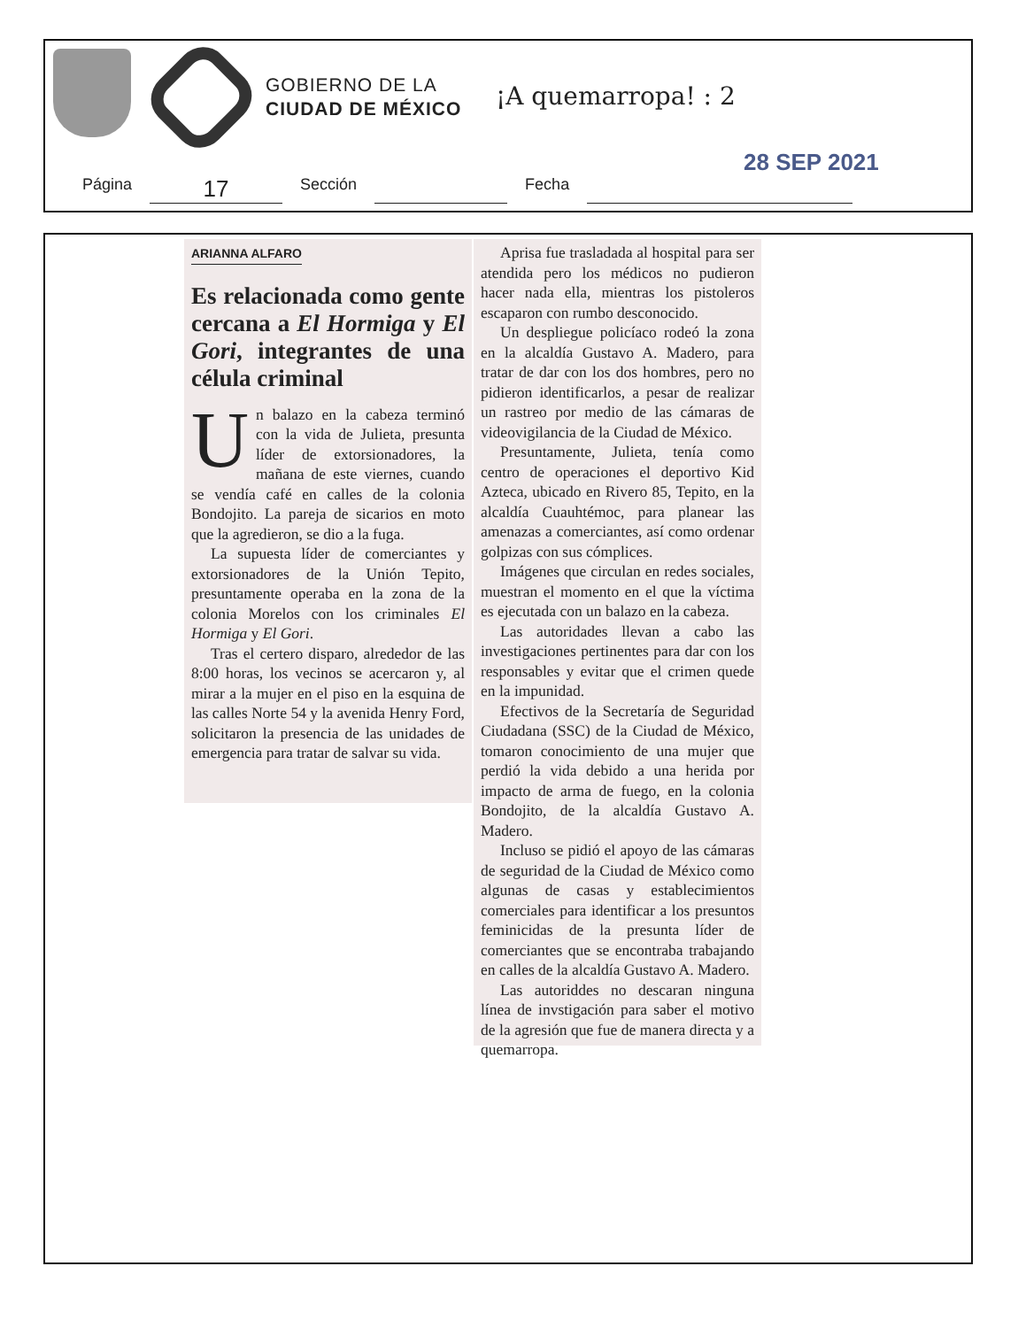GOBIERNO DE LA
CIUDAD DE MÉXICO
¡A quemarropa! : 2
28 SEP 2021
Página 17 Sección Fecha
ARIANNA ALFARO
Es relacionada como gente cercana a El Hormiga y El Gori, integrantes de una célula criminal
Un balazo en la cabeza terminó con la vida de Julieta, presunta líder de extorsionadores, la mañana de este viernes, cuando se vendía café en calles de la colonia Bondojito. La pareja de sicarios en moto que la agredieron, se dio a la fuga.
La supuesta líder de comerciantes y extorsionadores de la Unión Tepito, presuntamente operaba en la zona de la colonia Morelos con los criminales El Hormiga y El Gori.
Tras el certero disparo, alrededor de las 8:00 horas, los vecinos se acercaron y, al mirar a la mujer en el piso en la esquina de las calles Norte 54 y la avenida Henry Ford, solicitaron la presencia de las unidades de emergencia para tratar de salvar su vida.
Aprisa fue trasladada al hospital para ser atendida pero los médicos no pudieron hacer nada ella, mientras los pistoleros escaparon con rumbo desconocido.
Un despliegue policíaco rodeó la zona en la alcaldía Gustavo A. Madero, para tratar de dar con los dos hombres, pero no pidieron identificarlos, a pesar de realizar un rastreo por medio de las cámaras de videovigilancia de la Ciudad de México.
Presuntamente, Julieta, tenía como centro de operaciones el deportivo Kid Azteca, ubicado en Rivero 85, Tepito, en la alcaldía Cuauhtémoc, para planear las amenazas a comerciantes, así como ordenar golpizas con sus cómplices.
Imágenes que circulan en redes sociales, muestran el momento en el que la víctima es ejecutada con un balazo en la cabeza.
Las autoridades llevan a cabo las investigaciones pertinentes para dar con los responsables y evitar que el crimen quede en la impunidad.
Efectivos de la Secretaría de Seguridad Ciudadana (SSC) de la Ciudad de México, tomaron conocimiento de una mujer que perdió la vida debido a una herida por impacto de arma de fuego, en la colonia Bondojito, de la alcaldía Gustavo A. Madero.
Incluso se pidió el apoyo de las cámaras de seguridad de la Ciudad de México como algunas de casas y establecimientos comerciales para identificar a los presuntos feminicidas de la presunta líder de comerciantes que se encontraba trabajando en calles de la alcaldía Gustavo A. Madero.
Las autoriddes no descaran ninguna línea de invstigación para saber el motivo de la agresión que fue de manera directa y a quemarropa.